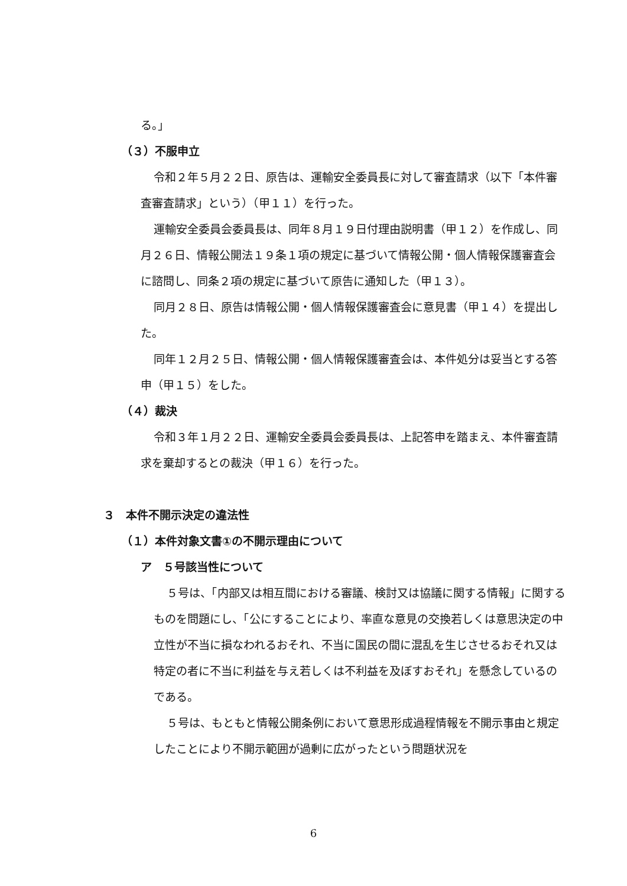る。」
（３）不服申立
令和２年５月２２日、原告は、運輸安全委員長に対して審査請求（以下「本件審査審査請求」という）（甲１１）を行った。
運輸安全委員会委員長は、同年８月１９日付理由説明書（甲１２）を作成し、同月２６日、情報公開法１９条１項の規定に基づいて情報公開・個人情報保護審査会に諮問し、同条２項の規定に基づいて原告に通知した（甲１３）。
同月２８日、原告は情報公開・個人情報保護審査会に意見書（甲１４）を提出した。
同年１２月２５日、情報公開・個人情報保護審査会は、本件処分は妥当とする答申（甲１５）をした。
（４）裁決
令和３年１月２２日、運輸安全委員会委員長は、上記答申を踏まえ、本件審査請求を棄却するとの裁決（甲１６）を行った。
３　本件不開示決定の違法性
（１）本件対象文書①の不開示理由について
ア　５号該当性について
５号は、「内部又は相互間における審議、検討又は協議に関する情報」に関するものを問題にし、「公にすることにより、率直な意見の交換若しくは意思決定の中立性が不当に損なわれるおそれ、不当に国民の間に混乱を生じさせるおそれ又は特定の者に不当に利益を与え若しくは不利益を及ぼすおそれ」を懸念しているのである。
５号は、もともと情報公開条例において意思形成過程情報を不開示事由と規定したことにより不開示範囲が過剰に広がったという問題状況を
6